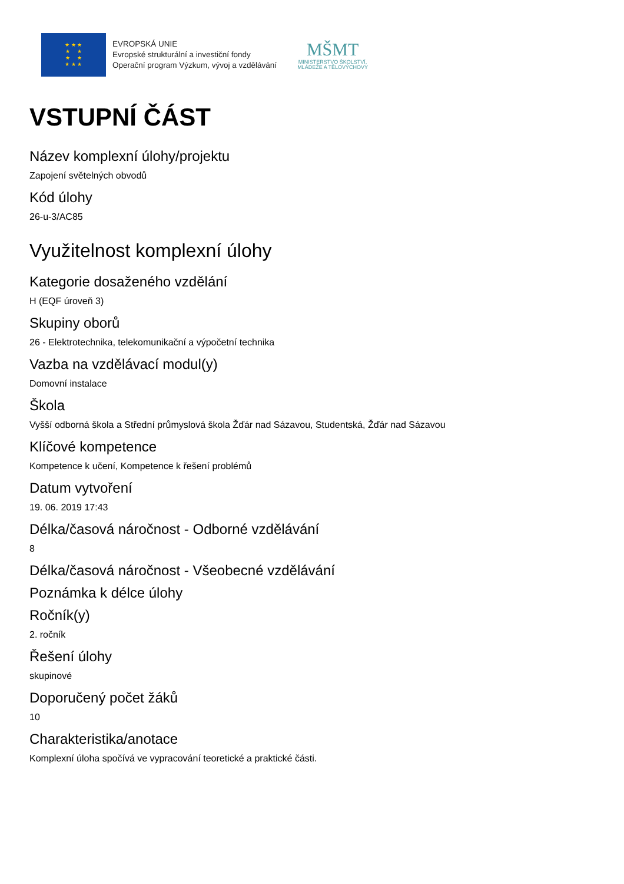★ ★ ★
★ ★
★ ★
★ ★ ★
EVROPSKÁ UNIE
Evropské strukturální a investiční fondy
Operační program Výzkum, vývoj a vzdělávání
MŠMT
MINISTERSTVO ŠKOLSTVÍ,
MLÁDEŽE A TĚLOVÝCHOVY
VSTUPNÍ ČÁST
Název komplexní úlohy/projektu
Zapojení světelných obvodů
Kód úlohy
26-u-3/AC85
Využitelnost komplexní úlohy
Kategorie dosaženého vzdělání
H (EQF úroveň 3)
Skupiny oborů
26 - Elektrotechnika, telekomunikační a výpočetní technika
Vazba na vzdělávací modul(y)
Domovní instalace
Škola
Vyšší odborná škola a Střední průmyslová škola Žďár nad Sázavou, Studentská, Žďár nad Sázavou
Klíčové kompetence
Kompetence k učení, Kompetence k řešení problémů
Datum vytvoření
19. 06. 2019 17:43
Délka/časová náročnost - Odborné vzdělávání
8
Délka/časová náročnost - Všeobecné vzdělávání
Poznámka k délce úlohy
Ročník(y)
2. ročník
Řešení úlohy
skupinové
Doporučený počet žáků
10
Charakteristika/anotace
Komplexní úloha spočívá ve vypracování teoretické a praktické části.